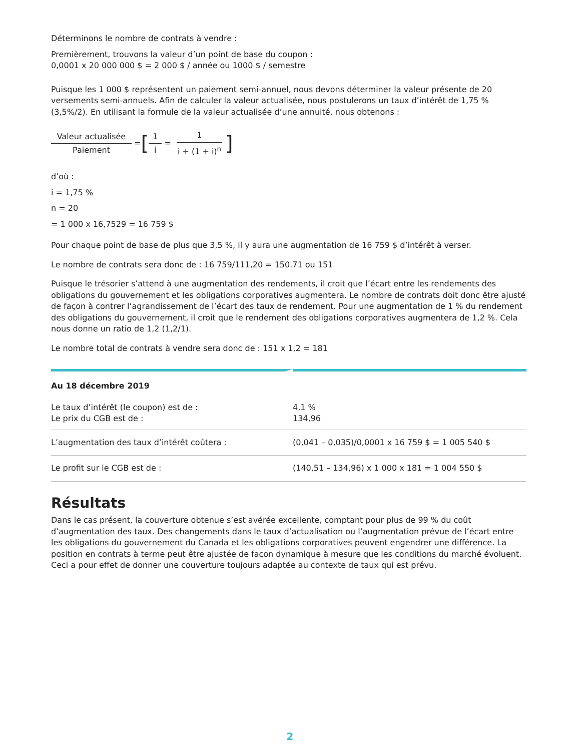Déterminons le nombre de contrats à vendre :
Premièrement, trouvons la valeur d’un point de base du coupon :
0,0001 x 20 000 000 $ = 2 000 $ / année ou 1000 $ / semestre
Puisque les 1 000 $ représentent un paiement semi-annuel, nous devons déterminer la valeur présente de 20 versements semi-annuels. Afin de calculer la valeur actualisée, nous postulerons un taux d’intérêt de 1,75 % (3,5%/2). En utilisant la formule de la valeur actualisée d’une annuité, nous obtenons :
Valeur actualisée Paiement = [1 i = 1 i + (1 + i)<sup>n</sup>]
d’où :
i = 1,75 %
n = 20
= 1 000 x 16,7529 = 16 759 $
Pour chaque point de base de plus que 3,5 %, il y aura une augmentation de 16 759 $ d’intérêt à verser.
Le nombre de contrats sera donc de : 16 759/111,20 = 150.71 ou 151
Puisque le trésorier s’attend à une augmentation des rendements, il croit que l’écart entre les rendements des obligations du gouvernement et les obligations corporatives augmentera. Le nombre de contrats doit donc être ajusté de façon à contrer l’agrandissement de l’écart des taux de rendement. Pour une augmentation de 1 % du rendement des obligations du gouvernement, il croit que le rendement des obligations corporatives augmentera de 1,2 %. Cela nous donne un ratio de 1,2 (1,2/1).
Le nombre total de contrats à vendre sera donc de : 151 x 1,2 = 181
| Au 18 décembre 2019 | |
| Le taux d’intérêt (le coupon) est de : Le prix du CGB est de : | 4,1 % 134,96 |
| L’augmentation des taux d’intérêt coûtera : | (0,041 – 0,035)/0,0001 x 16 759 $ = 1 005 540 $ |
| Le profit sur le CGB est de : | (140,51 – 134,96) x 1 000 x 181 = 1 004 550 $ |
Résultats
Dans le cas présent, la couverture obtenue s’est avérée excellente, comptant pour plus de 99 % du coût d’augmentation des taux. Des changements dans le taux d’actualisation ou l’augmentation prévue de l’écart entre les obligations du gouvernement du Canada et les obligations corporatives peuvent engendrer une différence. La position en contrats à terme peut être ajustée de façon dynamique à mesure que les conditions du marché évoluent. Ceci a pour effet de donner une couverture toujours adaptée au contexte de taux qui est prévu.
2